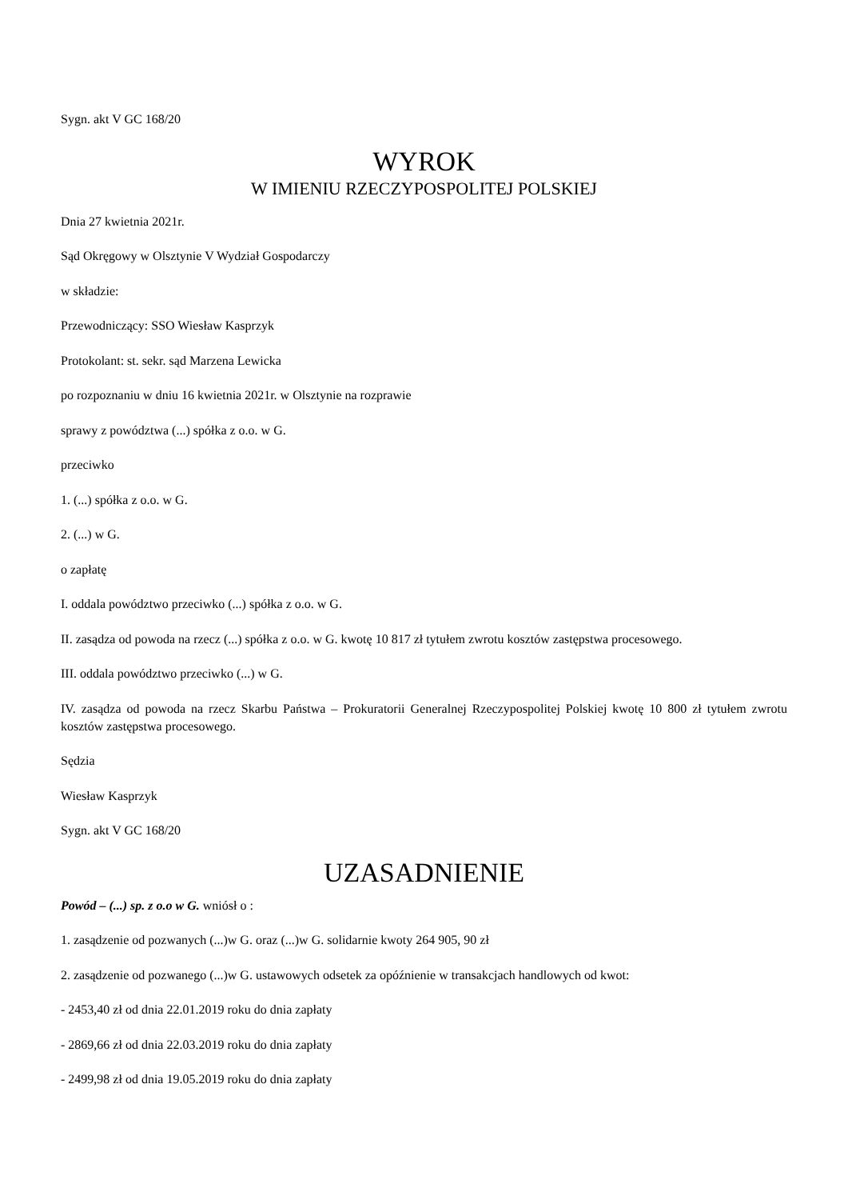Sygn. akt V GC 168/20
WYROK
W IMIENIU RZECZYPOSPOLITEJ POLSKIEJ
Dnia 27 kwietnia 2021r.
Sąd Okręgowy w Olsztynie V Wydział Gospodarczy
w składzie:
Przewodniczący: SSO Wiesław Kasprzyk
Protokolant: st. sekr. sąd Marzena Lewicka
po rozpoznaniu w dniu 16 kwietnia 2021r. w Olsztynie na rozprawie
sprawy z powództwa (...) spółka z o.o. w G.
przeciwko
1. (...) spółka z o.o. w G.
2. (...) w G.
o zapłatę
I. oddala powództwo przeciwko (...) spółka z o.o. w G.
II. zasądza od powoda na rzecz (...) spółka z o.o. w G. kwotę 10 817 zł tytułem zwrotu kosztów zastępstwa procesowego.
III. oddala powództwo przeciwko (...) w G.
IV. zasądza od powoda na rzecz Skarbu Państwa – Prokuratorii Generalnej Rzeczypospolitej Polskiej kwotę 10 800 zł tytułem zwrotu kosztów zastępstwa procesowego.
Sędzia
Wiesław Kasprzyk
Sygn. akt V GC 168/20
UZASADNIENIE
Powód – (...) sp. z o.o w G. wniósł o :
1. zasądzenie od pozwanych (...)w G. oraz (...)w G. solidarnie kwoty 264 905, 90 zł
2. zasądzenie od pozwanego (...)w G. ustawowych odsetek za opóźnienie w transakcjach handlowych od kwot:
- 2453,40 zł od dnia 22.01.2019 roku do dnia zapłaty
- 2869,66 zł od dnia 22.03.2019 roku do dnia zapłaty
- 2499,98 zł od dnia 19.05.2019 roku do dnia zapłaty